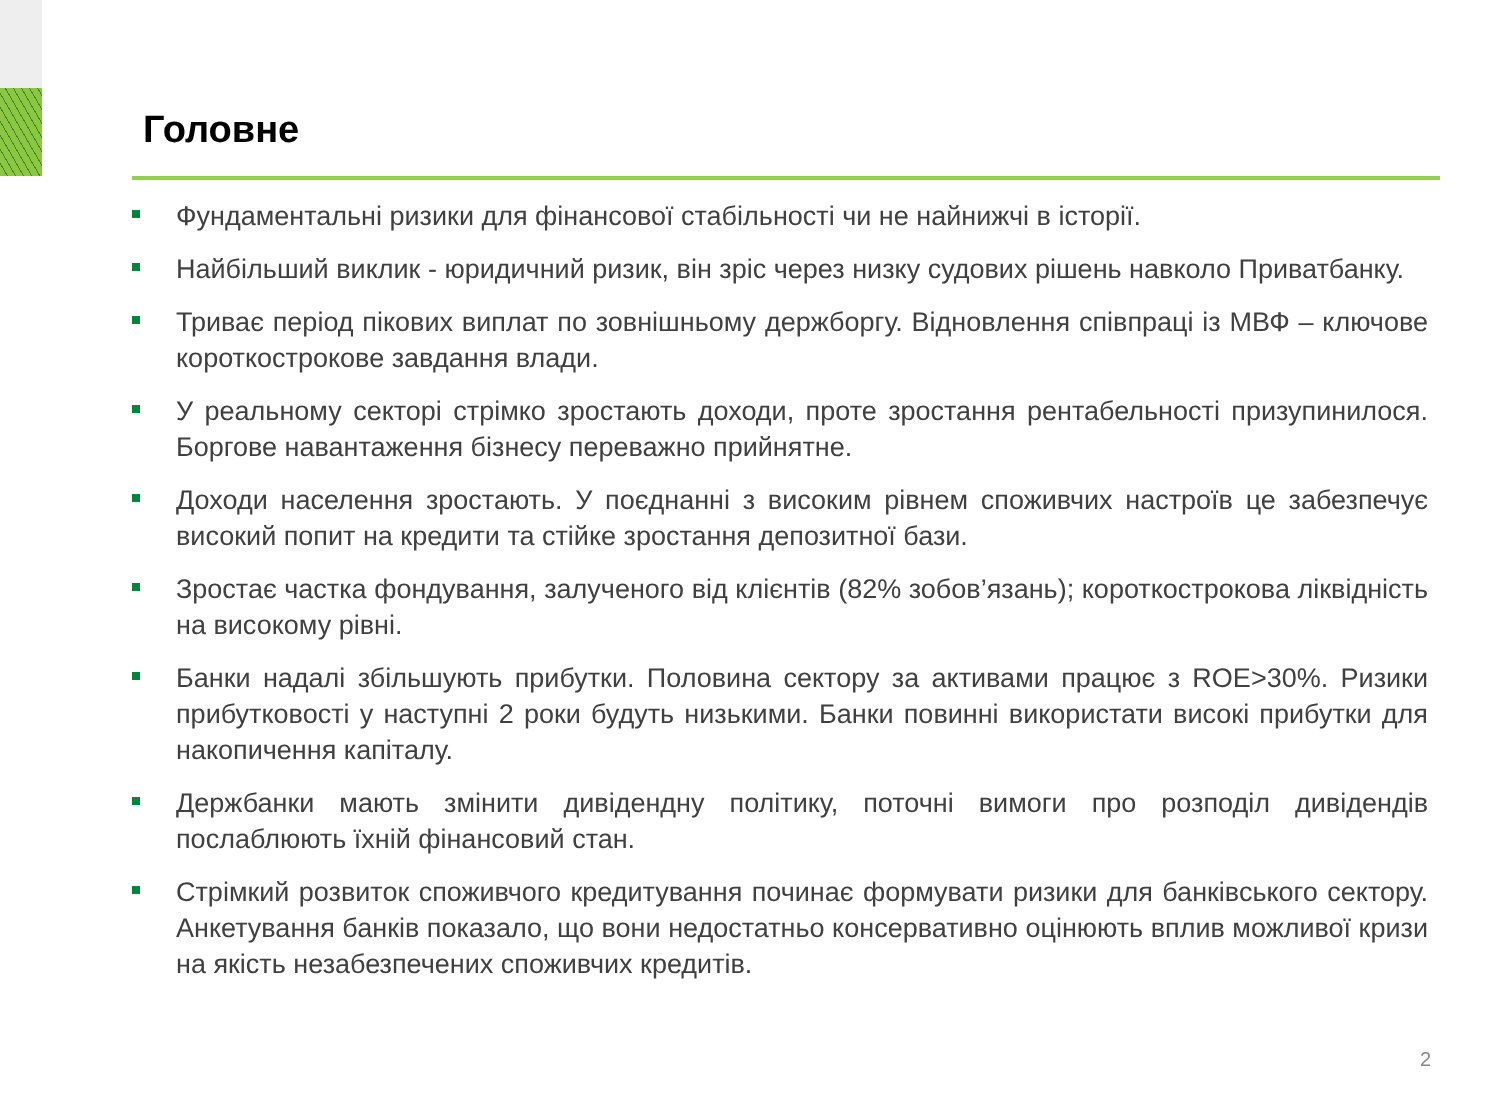Головне
Фундаментальні ризики для фінансової стабільності чи не найнижчі в історії.
Найбільший виклик - юридичний ризик, він зріс через низку судових рішень навколо Приватбанку.
Триває період пікових виплат по зовнішньому держборгу. Відновлення співпраці із МВФ – ключове короткострокове завдання влади.
У реальному секторі стрімко зростають доходи, проте зростання рентабельності призупинилося. Боргове навантаження бізнесу переважно прийнятне.
Доходи населення зростають. У поєднанні з високим рівнем споживчих настроїв це забезпечує високий попит на кредити та стійке зростання депозитної бази.
Зростає частка фондування, залученого від клієнтів (82% зобов’язань); короткострокова ліквідність на високому рівні.
Банки надалі збільшують прибутки. Половина сектору за активами працює з ROE>30%. Ризики прибутковості у наступні 2 роки будуть низькими. Банки повинні використати високі прибутки для накопичення капіталу.
Держбанки мають змінити дивідендну політику, поточні вимоги про розподіл дивідендів послаблюють їхній фінансовий стан.
Стрімкий розвиток споживчого кредитування починає формувати ризики для банківського сектору. Анкетування банків показало, що вони недостатньо консервативно оцінюють вплив можливої кризи на якість незабезпечених споживчих кредитів.
2